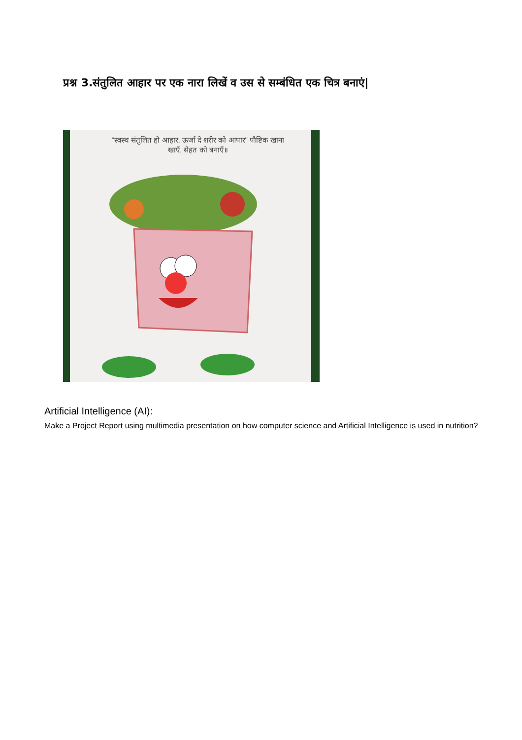प्रश्न 3.संतुलित आहार पर एक नारा लिखें व उस से सम्बंधित एक चित्र बनाएं|
"स्वस्थ संतुलित हो आहार, ऊर्जा दे शरीर को आपार" पौष्टिक खाना खाएँ, सेहत को बनाएँ॥
Artificial Intelligence (AI):
Make a Project Report using multimedia presentation on how computer science and Artificial Intelligence is used in nutrition?